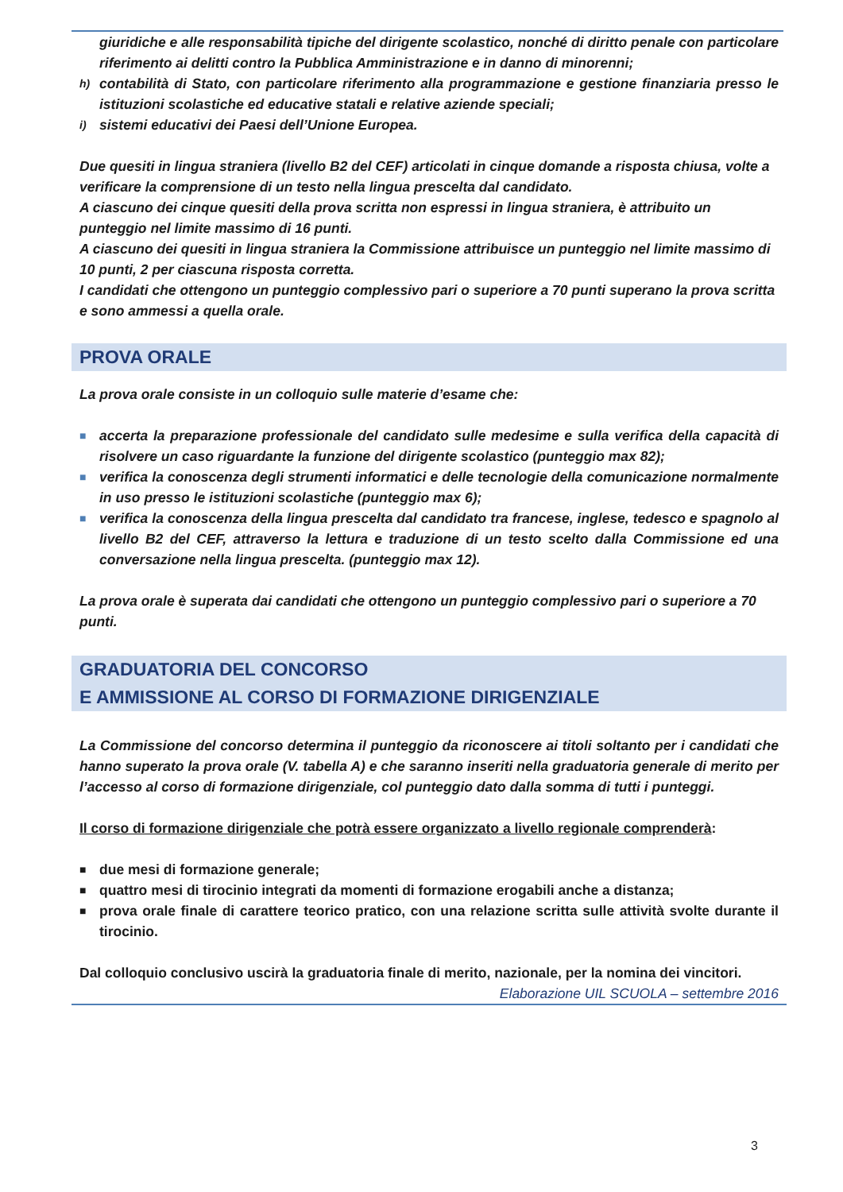giuridiche e alle responsabilità tipiche del dirigente scolastico, nonché di diritto penale con particolare riferimento ai delitti contro la Pubblica Amministrazione e in danno di minorenni;
h) contabilità di Stato, con particolare riferimento alla programmazione e gestione finanziaria presso le istituzioni scolastiche ed educative statali e relative aziende speciali;
i) sistemi educativi dei Paesi dell’Unione Europea.
Due quesiti in lingua straniera (livello B2 del CEF) articolati in cinque domande a risposta chiusa, volte a verificare la comprensione di un testo nella lingua prescelta dal candidato.
A ciascuno dei cinque quesiti della prova scritta non espressi in lingua straniera, è attribuito un punteggio nel limite massimo di 16 punti.
A ciascuno dei quesiti in lingua straniera la Commissione attribuisce un punteggio nel limite massimo di 10 punti, 2 per ciascuna risposta corretta.
I candidati che ottengono un punteggio complessivo pari o superiore a 70 punti superano la prova scritta e sono ammessi a quella orale.
PROVA ORALE
La prova orale consiste in un colloquio sulle materie d’esame che:
■ accerta la preparazione professionale del candidato sulle medesime e sulla verifica della capacità di risolvere un caso riguardante la funzione del dirigente scolastico (punteggio max 82);
■ verifica la conoscenza degli strumenti informatici e delle tecnologie della comunicazione normalmente in uso presso le istituzioni scolastiche (punteggio max 6);
■ verifica la conoscenza della lingua prescelta dal candidato tra francese, inglese, tedesco e spagnolo al livello B2 del CEF, attraverso la lettura e traduzione di un testo scelto dalla Commissione ed una conversazione nella lingua prescelta. (punteggio max 12).
La prova orale è superata dai candidati che ottengono un punteggio complessivo pari o superiore a 70 punti.
GRADUATORIA DEL CONCORSO
E AMMISSIONE AL CORSO DI FORMAZIONE DIRIGENZIALE
La Commissione del concorso determina il punteggio da riconoscere ai titoli soltanto per i candidati che hanno superato la prova orale (V. tabella A) e che saranno inseriti nella graduatoria generale di merito per l’accesso al corso di formazione dirigenziale, col punteggio dato dalla somma di tutti i punteggi.
Il corso di formazione dirigenziale che potrà essere organizzato a livello regionale comprenderà:
■ due mesi di formazione generale;
■ quattro mesi di tirocinio integrati da momenti di formazione erogabili anche a distanza;
■ prova orale finale di carattere teorico pratico, con una relazione scritta sulle attività svolte durante il tirocinio.
Dal colloquio conclusivo uscirà la graduatoria finale di merito, nazionale, per la nomina dei vincitori.
Elaborazione UIL SCUOLA – settembre 2016
3